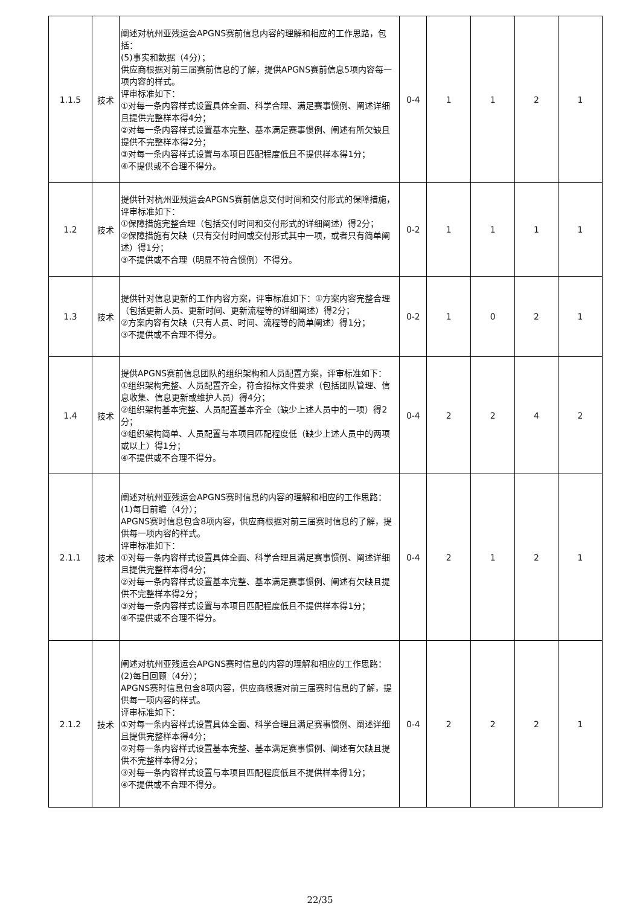| 1.1.5 | 技术 | 阐述对杭州亚残运会APGNS赛前信息内容的理解和相应的工作思路，包括： (5)事实和数据（4分）； 供应商根据对前三届赛前信息的了解，提供APGNS赛前信息5项内容每一项内容的样式。 评审标准如下： ①对每一条内容样式设置具体全面、科学合理、满足赛事惯例、阐述详细且提供完整样本得4分； ②对每一条内容样式设置基本完整、基本满足赛事惯例、阐述有所欠缺且提供不完整样本得2分； ③对每一条内容样式设置与本项目匹配程度低且不提供样本得1分； ④不提供或不合理不得分。 | 0-4 | 1 | 1 | 2 | 1 |
| 1.2 | 技术 | 提供针对杭州亚残运会APGNS赛前信息交付时间和交付形式的保障措施，评审标准如下： ①保障措施完整合理（包括交付时间和交付形式的详细阐述）得2分； ②保障措施有欠缺（只有交付时间或交付形式其中一项，或者只有简单阐述）得1分； ③不提供或不合理（明显不符合惯例）不得分。 | 0-2 | 1 | 1 | 1 | 1 |
| 1.3 | 技术 | 提供针对信息更新的工作内容方案，评审标准如下：①方案内容完整合理（包括更新人员、更新时间、更新流程等的详细阐述）得2分； ②方案内容有欠缺（只有人员、时间、流程等的简单阐述）得1分； ③不提供或不合理不得分。 | 0-2 | 1 | 0 | 2 | 1 |
| 1.4 | 技术 | 提供APGNS赛前信息团队的组织架构和人员配置方案，评审标准如下： ①组织架构完整、人员配置齐全，符合招标文件要求（包括团队管理、信息收集、信息更新或维护人员）得4分； ②组织架构基本完整、人员配置基本齐全（缺少上述人员中的一项）得2分； ③组织架构简单、人员配置与本项目匹配程度低（缺少上述人员中的两项或以上）得1分； ④不提供或不合理不得分。 | 0-4 | 2 | 2 | 4 | 2 |
| 2.1.1 | 技术 | 阐述对杭州亚残运会APGNS赛时信息的内容的理解和相应的工作思路： (1)每日前瞻（4分）； APGNS赛时信息包含8项内容，供应商根据对前三届赛时信息的了解，提供每一项内容的样式。 评审标准如下： ①对每一条内容样式设置具体全面、科学合理且满足赛事惯例、阐述详细且提供完整样本得4分； ②对每一条内容样式设置基本完整、基本满足赛事惯例、阐述有欠缺且提供不完整样本得2分； ③对每一条内容样式设置与本项目匹配程度低且不提供样本得1分； ④不提供或不合理不得分。 | 0-4 | 2 | 1 | 2 | 1 |
| 2.1.2 | 技术 | 阐述对杭州亚残运会APGNS赛时信息的内容的理解和相应的工作思路： (2)每日回顾（4分）； APGNS赛时信息包含8项内容，供应商根据对前三届赛时信息的了解，提供每一项内容的样式。 评审标准如下： ①对每一条内容样式设置具体全面、科学合理且满足赛事惯例、阐述详细且提供完整样本得4分； ②对每一条内容样式设置基本完整、基本满足赛事惯例、阐述有欠缺且提供不完整样本得2分； ③对每一条内容样式设置与本项目匹配程度低且不提供样本得1分； ④不提供或不合理不得分。 | 0-4 | 2 | 2 | 2 | 1 |
22/35